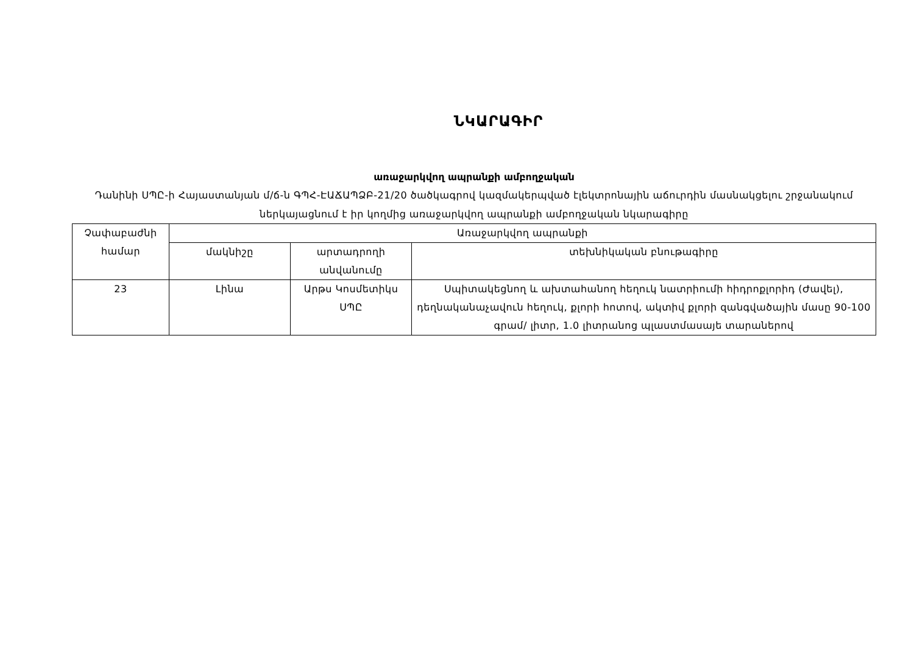ՆԿԱՐԱԳԻՐ
առաջարկվող ապրանքի ամբողջական
Դանինի ՍՊԸ-ի Հայաստանյան մ/ճ-ն ԳՊՀ-ԷԱՃԱՊՁԲ-21/20 ծածկագրով կազմակերպված էլեկտրոնային աճուրդին մասնակցելու շրջանակում ներկայացնում է իր կողմից առաջարկվող ապրանքի ամբողջական նկարագիրը
| Չափաբաժնի համար | Առաջարկվող ապրանքի | | |
| --- | --- | --- | --- |
| | մակնիշը | արտադրողի անվանումը | տեխնիկական բնութագիրը |
| 23 | Լինա | Արթս Կոսմետիկս ՍՊԸ | Սպիտակեցնող և ախտահանող հեղուկ նատրիումի հիդրոքլորիդ (Ժավել), դեղնականաչավուն հեղուկ, քլորի հոտով, ակտիվ քլորի զանգվածային մասը 90-100 գրամ/ լիտր, 1.0 լիտրանոց պլաստմասայե տարաներով |